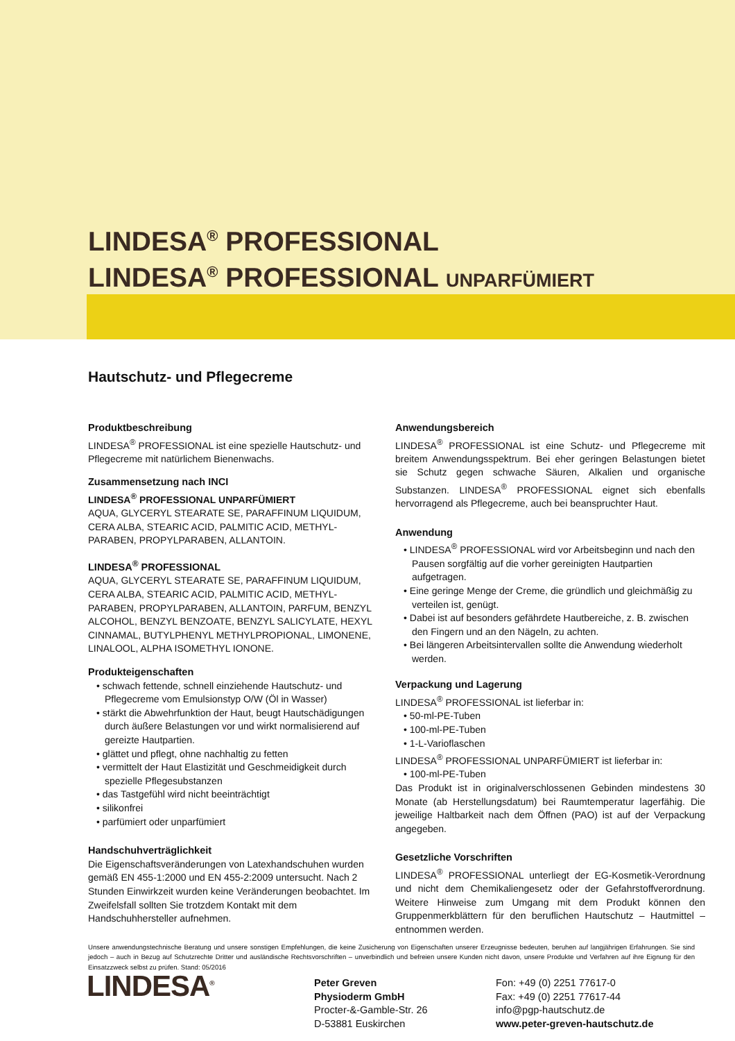LINDESA<sup>®</sup> PROFESSIONAL
LINDESA<sup>®</sup> PROFESSIONAL UNPARFÜMIERT
Hautschutz- und Pflegecreme
Produktbeschreibung
LINDESA<sup>®</sup> PROFESSIONAL ist eine spezielle Hautschutz- und Pflegecreme mit natürlichem Bienenwachs.
Zusammensetzung nach INCI
LINDESA<sup>®</sup> PROFESSIONAL UNPARFÜMIERT
AQUA, GLYCERYL STEARATE SE, PARAFFINUM LIQUIDUM, CERA ALBA, STEARIC ACID, PALMITIC ACID, METHYL-PARABEN, PROPYLPARABEN, ALLANTOIN.
LINDESA<sup>®</sup> PROFESSIONAL
AQUA, GLYCERYL STEARATE SE, PARAFFINUM LIQUIDUM, CERA ALBA, STEARIC ACID, PALMITIC ACID, METHYL-PARABEN, PROPYLPARABEN, ALLANTOIN, PARFUM, BENZYL ALCOHOL, BENZYL BENZOATE, BENZYL SALICYLATE, HEXYL CINNAMAL, BUTYLPHENYL METHYLPROPIONAL, LIMONENE, LINALOOL, ALPHA ISOMETHYL IONONE.
Produkteigenschaften
• schwach fettende, schnell einziehende Hautschutz- und Pflegecreme vom Emulsionstyp O/W (Öl in Wasser)
• stärkt die Abwehrfunktion der Haut, beugt Hautschädigungen durch äußere Belastungen vor und wirkt normalisierend auf gereizte Hautpartien.
• glättet und pflegt, ohne nachhaltig zu fetten
• vermittelt der Haut Elastizität und Geschmeidigkeit durch spezielle Pflegesubstanzen
• das Tastgefühl wird nicht beeinträchtigt
• silikonfrei
• parfümiert oder unparfümiert
Handschuhverträglichkeit
Die Eigenschaftsveränderungen von Latexhandschuhen wurden gemäß EN 455-1:2000 und EN 455-2:2009 untersucht. Nach 2 Stunden Einwirkzeit wurden keine Veränderungen beobachtet. Im Zweifelsfall sollten Sie trotzdem Kontakt mit dem Handschuhhersteller aufnehmen.
Anwendungsbereich
LINDESA<sup>®</sup> PROFESSIONAL ist eine Schutz- und Pflegecreme mit breitem Anwendungsspektrum. Bei eher geringen Belastungen bietet sie Schutz gegen schwache Säuren, Alkalien und organische Substanzen. LINDESA<sup>®</sup> PROFESSIONAL eignet sich ebenfalls hervorragend als Pflegecreme, auch bei beanspruchter Haut.
Anwendung
• LINDESA<sup>®</sup> PROFESSIONAL wird vor Arbeitsbeginn und nach den Pausen sorgfältig auf die vorher gereinigten Hautpartien aufgetragen.
• Eine geringe Menge der Creme, die gründlich und gleichmäßig zu verteilen ist, genügt.
• Dabei ist auf besonders gefährdete Hautbereiche, z. B. zwischen den Fingern und an den Nägeln, zu achten.
• Bei längeren Arbeitsintervallen sollte die Anwendung wiederholt werden.
Verpackung und Lagerung
LINDESA<sup>®</sup> PROFESSIONAL ist lieferbar in:
• 50-ml-PE-Tuben
• 100-ml-PE-Tuben
• 1-L-Varioflaschen
LINDESA<sup>®</sup> PROFESSIONAL UNPARFÜMIERT ist lieferbar in:
• 100-ml-PE-Tuben
Das Produkt ist in originalverschlossenen Gebinden mindestens 30 Monate (ab Herstellungsdatum) bei Raumtemperatur lagerfähig. Die jeweilige Haltbarkeit nach dem Öffnen (PAO) ist auf der Verpackung angegeben.
Gesetzliche Vorschriften
LINDESA<sup>®</sup> PROFESSIONAL unterliegt der EG-Kosmetik-Verordnung und nicht dem Chemikaliengesetz oder der Gefahrstoffverordnung. Weitere Hinweise zum Umgang mit dem Produkt können den Gruppenmerkblättern für den beruflichen Hautschutz – Hautmittel – entnommen werden.
Unsere anwendungstechnische Beratung und unsere sonstigen Empfehlungen, die keine Zusicherung von Eigenschaften unserer Erzeugnisse bedeuten, beruhen auf langjährigen Erfahrungen. Sie sind jedoch – auch in Bezug auf Schutzrechte Dritter und ausländische Rechtsvorschriften – unverbindlich und befreien unsere Kunden nicht davon, unsere Produkte und Verfahren auf ihre Eignung für den Einsatzzweck selbst zu prüfen. Stand: 05/2016
LINDESA<sup>®</sup>
Peter Greven
Physioderm GmbH
Procter-&-Gamble-Str. 26
D-53881 Euskirchen
Fon: +49 (0) 2251 77617-0
Fax: +49 (0) 2251 77617-44
info@pgp-hautschutz.de
www.peter-greven-hautschutz.de